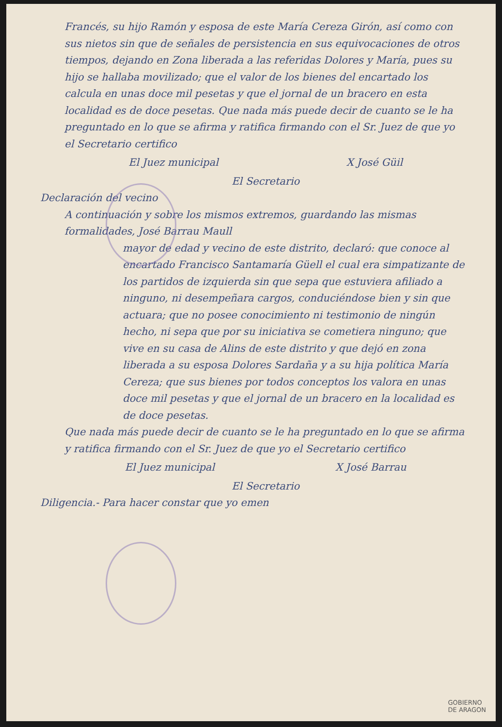Francés, su hijo Ramón y esposa de este María Cereza Girón, así como con sus nietos sin que de señales de persistencia en sus equivocaciones de otros tiempos, dejando en Zona liberada a las referidas Dolores y María, pues su hijo se hallaba movilizado; que el valor de los bienes del encartado los calcula en unas doce mil pesetas y que el jornal de un bracero en esta localidad es de doce pesetas. Que nada más puede decir de cuanto se le ha preguntado en lo que se afirma y ratifica firmando con el Sr. Juez de que yo el Secretario certifico
El Juez municipal X José Güil
El Secretario
Declaración del vecino
A continuación y sobre los mismos extremos, guardando las mismas formalidades, José Barrau Maull
mayor de edad y vecino de este distrito, declaró: que conoce al encartado Francisco Santamaría Güell el cual era simpatizante de los partidos de izquierda sin que sepa que estuviera afiliado a ninguno, ni desempeñara cargos, conduciéndose bien y sin que actuara; que no posee conocimiento ni testimonio de ningún hecho, ni sepa que por su iniciativa se cometiera ninguno; que vive en su casa de Alins de este distrito y que dejó en zona liberada a su esposa Dolores Sardaña y a su hija política María Cereza; que sus bienes por todos conceptos los valora en unas doce mil pesetas y que el jornal de un bracero en la localidad es de doce pesetas.
Que nada más puede decir de cuanto se le ha preguntado en lo que se afirma y ratifica firmando con el Sr. Juez de que yo el Secretario certifico
El Juez municipal X José Barrau
El Secretario
Diligencia.- Para hacer constar que yo emen
GOBIERNO
DE ARAGON